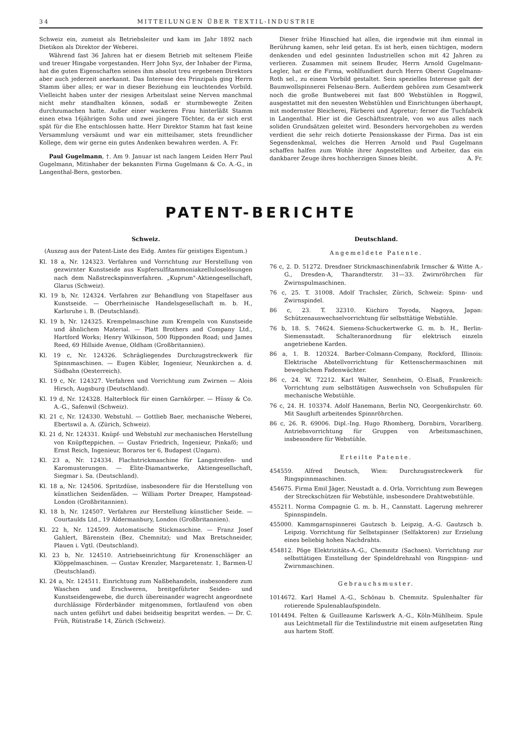34 MITTEILUNGEN ÜBER TEXTIL-INDUSTRIE
Schweiz ein, zumeist als Betriebsleiter und kam im Jahr 1892 nach Dietikon als Direktor der Weberei.
Während fast 36 Jahren hat er diesem Betrieb mit seltenem Fleiße und treuer Hingabe vorgestanden. Herr John Syz, der Inhaber der Firma, hat die guten Eigenschaften seines ihm absolut treu ergebenen Direktors aber auch jederzeit anerkannt. Das Interesse des Prinzipals ging Herrn Stamm über alles; er war in dieser Beziehung ein leuchtendes Vorbild. Vielleicht haben unter der riesigen Arbeitslast seine Nerven manchmal nicht mehr standhalten können, sodaß er sturmbewegte Zeiten durchzumachen hatte. Außer einer wackeren Frau hinterläßt Stamm einen etwa 16jährigen Sohn und zwei jüngere Töchter, da er sich erst spät für die Ehe entschlossen hatte. Herr Direktor Stamm hat fast keine Versammlung versäumt und war ein mitteilsamer, stets freundlicher Kollege, dem wir gerne ein gutes Andenken bewahren werden. A. Fr.
Paul Gugelmann, †. Am 9. Januar ist nach langem Leiden Herr Paul Gugelmann, Mitinhaber der bekannten Firma Gugelmann & Co. A.-G., in Langenthal-Bern, gestorben.
Dieser frühe Hinschied hat allen, die irgendwie mit ihm einmal in Berührung kamen, sehr leid getan. Es ist herb, einen tüchtigen, modern denkenden und edel gesinnten Industriellen schon mit 42 Jahren zu verlieren. Zusammen mit seinem Bruder, Herrn Arnold Gugelmann-Legler, hat er die Firma, wohlfundiert durch Herrn Oberst Gugelmann-Roth sel., zu einem Vorbild gestaltet. Sein spezielles Interesse galt der Baumwollspinnerei Felsenau-Bern. Außerdem gehören zum Gesamtwerk noch die große Buntweberei mit fast 800 Webstühlen in Roggwil, ausgestattet mit den neuesten Webstühlen und Einrichtungen überhaupt, mit modernster Bleicherei, Färberei und Appretur; ferner die Tuchfabrik in Langenthal. Hier ist die Geschäftszentrale, von wo aus alles nach soliden Grundsätzen geleitet wird. Besonders hervorgehoben zu werden verdient die sehr reich dotierte Pensionskasse der Firma. Das ist ein Segensdenkmal, welches die Herren Arnold und Paul Gugelmann schaffen halfen zum Wohle ihrer Angestellten und Arbeiter, das ein dankbarer Zeuge ihres hochherzigen Sinnes bleibt. A. Fr.
PATENT-BERICHTE
Schweiz.
(Auszug aus der Patent-Liste des Eidg. Amtes für geistiges Eigentum.)
Kl. 18 a, Nr. 124323. Verfahren und Vorrichtung zur Herstellung von gezwirnter Kunstseide aus Kupfersulfitammoniakzelluloselösungen nach dem Naßstreckspinnverfahren. „Kuprum"-Aktiengesellschaft, Glarus (Schweiz).
Kl. 19 b, Nr. 124324. Verfahren zur Behandlung von Stapelfaser aus Kunstseide. — Oberrheinische Handelsgesellschaft m. b. H., Karlsruhe i. B. (Deutschland).
Kl. 19 b, Nr. 124325. Krempelmaschine zum Krempeln von Kunstseide und ähnlichem Material. — Platt Brothers and Company Ltd., Hartford Works; Henry Wilkinson, 500 Ripponden Road; und James Reed, 69 Hillside Avenue, Oldham (Großbritannien).
Kl. 19 c, Nr. 124326. Schrägliegendes Durchzugstreckwerk für Spinnmaschinen. — Eugen Kübler, Ingenieur, Neunkirchen a. d. Südbahn (Oesterreich).
Kl. 19 c, Nr. 124327. Verfahren und Vorrichtung zum Zwirnen — Alois Hirsch, Augsburg (Deutschland).
Kl. 19 d, Nr. 124328. Halterblock für einen Garnkörper. — Hüssy & Co. A.-G., Safenwil (Schweiz).
Kl. 21 c, Nr. 124330. Webstuhl. — Gottlieb Baer, mechanische Weberei, Ebertswil a. A. (Zürich, Schweiz).
Kl. 21 d, Nr. 124331. Knüpf- und Webstuhl zur mechanischen Herstellung von Knüpfteppichen. — Gustav Friedrich, Ingenieur, Pinkafö; und Ernst Reich, Ingenieur, Boraros ter 6, Budapest (Ungarn).
Kl. 23 a, Nr. 124334. Flachstrickmaschine für Langstreifen- und Karomusterungen. — Elite-Diamantwerke, Aktiengesellschaft, Siegmar i. Sa. (Deutschland).
Kl. 18 a, Nr. 124506. Spritzdüse, insbesondere für die Herstellung von künstlichen Seidenfäden. — William Porter Dreaper, Hampstead-London (Großbritannien).
Kl. 18 b, Nr. 124507. Verfahren zur Herstellung künstlicher Seide. — Courtaulds Ltd., 19 Aldermanbury, London (Großbritannien).
Kl. 22 h, Nr. 124509. Automatische Stickmaschine. — Franz Josef Gahlert, Bärenstein (Bez. Chemnitz); und Max Bretschneider, Plauen i. Vgtl. (Deutschland).
Kl. 23 b, Nr. 124510. Antriebseinrichtung für Kronenschläger an Klöppelmaschinen. — Gustav Krenzler, Margaretenstr. 1, Barmen-U (Deutschland).
Kl. 24 a, Nr. 124511. Einrichtung zum Naßbehandeln, insbesondere zum Waschen und Erschweren, breitgeführter Seiden- und Kunstseidengewebe, die durch übereinander wagrecht angeordnete durchlässige Förderbänder mitgenommen, fortlaufend von oben nach unten geführt und dabei beidseitig bespritzt werden. — Dr. C. Früh, Rütistraße 14, Zürich (Schweiz).
Deutschland.
Angemeldete Patente.
76 c, 2. D. 51272. Dresdner Strickmaschinenfabrik Irmscher & Witte A.-G., Dresden-A, Tharandterstr. 31—33. Zwirnröhrchen für Zwirnspulmaschinen.
76 c, 25. T. 31008. Adolf Trachsler, Zürich, Schweiz: Spinn- und Zwirnspindel.
86 c, 23. T. 32310. Kiichiro Toyoda, Nagoya, Japan: Schützenauswechselvorrichtung für selbsttätige Webstühle.
76 b, 18. S. 74624. Siemens-Schuckertwerke G. m. b. H., Berlin-Siemensstadt. Schalteranordnung für elektrisch einzeln angetriebene Karden.
86 a, 1. B. 120324. Barber-Colmann-Company, Rockford, Illinois: Elektrische Abstellvorrichtung für Kettenschermaschinen mit beweglichem Fadenwächter.
86 c, 24. W. 72212. Karl Walter, Sennheim, O.-Elsaß, Frankreich: Vorrichtung zum selbsttätigen Auswechseln von Schußspulen für mechanische Webstühle.
76 c, 24. H. 103374. Adolf Hanemann, Berlin NO, Georgenkirchstr. 60. Mit Saugluft arbeitendes Spinnröhrchen.
86 c, 26. R. 69006. Dipl.-Ing. Hugo Rhomberg, Dornbirn, Vorarlberg. Antriebsvorrichtung für Gruppen von Arbeitsmaschinen, insbesondere für Webstühle.
Erteilte Patente.
454559. Alfred Deutsch, Wien: Durchzugsstreckwerk für Ringspinnmaschinen.
454675. Firma Emil Jäger, Neustadt a. d. Orla. Vorrichtung zum Bewegen der Streckschützen für Webstühle, insbesondere Drahtwebstühle.
455211. Norma Compagnie G. m. b. H., Cannstatt. Lagerung mehrerer Spinnspindeln.
455000. Kammgarnspinnerei Gautzsch b. Leipzig, A.-G. Gautzsch b. Leipzig. Vorrichtung für Selbstspinner (Selfaktoren) zur Erzielung eines beliebig hohen Nachdrahts.
454812. Pöge Elektrizitäts-A.-G., Chemnitz (Sachsen). Vorrichtung zur selbsttätigen Einstellung der Spindeldrehzahl von Ringspinn- und Zwirnmaschinen.
Gebrauchsmuster.
1014672. Karl Hamel A.-G., Schönau b. Chemnitz. Spulenhalter für rotierende Spulenablaufspindeln.
1014494. Felten & Guilleaume Karlswerk A.-G., Köln-Mühlheim. Spule aus Leichtmetall für die Textilindustrie mit einem aufgesetzten Ring aus hartem Stoff.